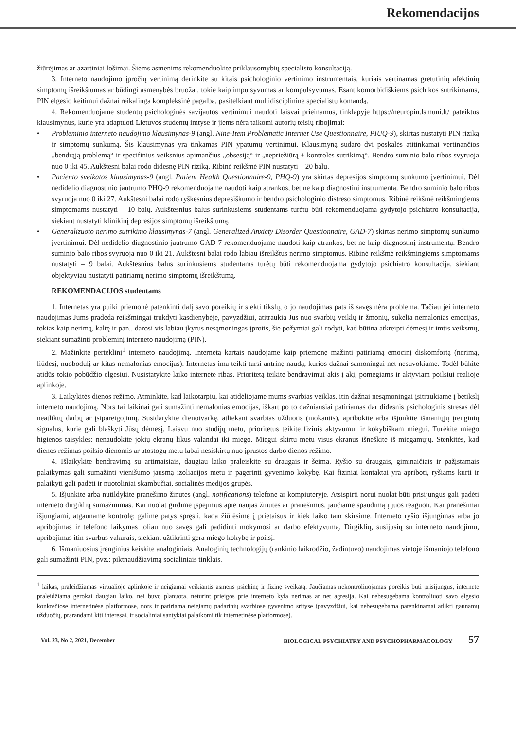Rekomendacijos
žiūrėjimas ar azartiniai lošimai. Šiems asmenims rekomenduokite priklausomybių specialisto konsultaciją.
3. Interneto naudojimo įpročių vertinimą derinkite su kitais psichologinio vertinimo instrumentais, kuriais vertinamas gretutinių afektinių simptomų išreikštumas ar būdingi asmenybės bruožai, tokie kaip impulsyvumas ar kompulsyvumas. Esant komorbidiškiems psichikos sutrikimams, PIN elgesio keitimui dažnai reikalinga kompleksinė pagalba, pasitelkiant multidisciplininę specialistų komandą.
4. Rekomenduojame studentų psichologinės savijautos vertinimui naudoti laisvai prieinamus, tinklapyje https://neuropin.lsmuni.lt/ pateiktus klausimynus, kurie yra adaptuoti Lietuvos studentų imtyse ir jiems nėra taikomi autorių teisių ribojimai:
• Probleminio interneto naudojimo klausimynas-9 (angl. Nine-Item Problematic Internet Use Questionnaire, PIUQ-9), skirtas nustatyti PIN riziką ir simptomų sunkumą. Šis klausimynas yra tinkamas PIN ypatumų vertinimui. Klausimyną sudaro dvi poskalės atitinkamai vertinančios „bendrąją problemą“ ir specifinius veiksnius apimančius „obsesiją“ ir „nepriežiūrą + kontrolės sutrikimą“. Bendro suminio balo ribos svyruoja nuo 0 iki 45. Aukštesni balai rodo didesnę PIN riziką. Ribinė reikšmė PIN nustatyti – 20 balų.
• Paciento sveikatos klausimynas-9 (angl. Patient Health Questionnaire-9, PHQ-9) yra skirtas depresijos simptomų sunkumo įvertinimui. Dėl nedidelio diagnostinio jautrumo PHQ-9 rekomenduojame naudoti kaip atrankos, bet ne kaip diagnostinį instrumentą. Bendro suminio balo ribos svyruoja nuo 0 iki 27. Aukštesni balai rodo ryškesnius depresiškumo ir bendro psichologinio distreso simptomus. Ribinė reikšmė reikšmingiems simptomams nustatyti – 10 balų. Aukštesnius balus surinkusiems studentams turėtų būti rekomenduojama gydytojo psichiatro konsultacija, siekiant nustatyti klinikinį depresijos simptomų išreikštumą.
• Generalizuoto nerimo sutrikimo klausimynas-7 (angl. Generalized Anxiety Disorder Questionnaire, GAD-7) skirtas nerimo simptomų sunkumo įvertinimui. Dėl nedidelio diagnostinio jautrumo GAD-7 rekomenduojame naudoti kaip atrankos, bet ne kaip diagnostinį instrumentą. Bendro suminio balo ribos svyruoja nuo 0 iki 21. Aukštesni balai rodo labiau išreikštus nerimo simptomus. Ribinė reikšmė reikšmingiems simptomams nustatyti – 9 balai. Aukštesnius balus surinkusiems studentams turėtų būti rekomenduojama gydytojo psichiatro konsultacija, siekiant objektyviau nustatyti patiriamų nerimo simptomų išreikštumą.
REKOMENDACIJOS studentams
1. Internetas yra puiki priemonė patenkinti dalį savo poreikių ir siekti tikslų, o jo naudojimas pats iš savęs nėra problema. Tačiau jei interneto naudojimas Jums pradeda reikšmingai trukdyti kasdienybėje, pavyzdžiui, atitraukia Jus nuo svarbių veiklų ir žmonių, sukelia nemalonias emocijas, tokias kaip nerimą, kaltę ir pan., darosi vis labiau įkyrus nesąmoningas įprotis, šie požymiai gali rodyti, kad būtina atkreipti dėmesį ir imtis veiksmų, siekiant sumažinti probleminį interneto naudojimą (PIN).
2. Mažinkite perteklinį<sup>1</sup> interneto naudojimą. Internetą kartais naudojame kaip priemonę mažinti patiriamą emocinį diskomfortą (nerimą, liūdesį, nuobodulį ar kitas nemalonias emocijas). Internetas ima teikti tarsi antrinę naudą, kurios dažnai sąmoningai net nesuvokiame. Todėl būkite atidūs tokio pobūdžio elgesiui. Nusistatykite laiko internete ribas. Prioritetą teikite bendravimui akis į akį, pomėgiams ir aktyviam poilsiui realioje aplinkoje.
3. Laikykitės dienos režimo. Atminkite, kad laikotarpiu, kai atidėliojame mums svarbias veiklas, itin dažnai nesąmoningai įsitraukiame į betikslį interneto naudojimą. Nors tai laikinai gali sumažinti nemalonias emocijas, iškart po to dažniausiai patiriamas dar didesnis psichologinis stresas dėl neatliktų darbų ar įsipareigojimų. Susidarykite dienotvarkę, atliekant svarbias užduotis (mokantis), apribokite arba išjunkite išmaniųjų įrenginių signalus, kurie gali blaškyti Jūsų dėmesį. Laisvu nuo studijų metu, prioritetus teikite fizinis aktyvumui ir kokybiškam miegui. Turėkite miego higienos taisykles: nenaudokite jokių ekranų likus valandai iki miego. Miegui skirtu metu visus ekranus išneškite iš miegamųjų. Stenkitės, kad dienos režimas poilsio dienomis ar atostogų metu labai nesiskirtų nuo įprastos darbo dienos režimo.
4. Išlaikykite bendravimą su artimaisiais, daugiau laiko praleiskite su draugais ir šeima. Ryšio su draugais, giminaičiais ir pažįstamais palaikymas gali sumažinti vienišumo jausmą izoliacijos metu ir pagerinti gyvenimo kokybę. Kai fiziniai kontaktai yra apriboti, ryšiams kurti ir palaikyti gali padėti ir nuotoliniai skambučiai, socialinės medijos grupės.
5. Išjunkite arba nutildykite pranešimo žinutes (angl. notifications) telefone ar kompiuteryje. Atsispirti norui nuolat būti prisijungus gali padėti interneto dirgiklių sumažinimas. Kai nuolat girdime įspėjimus apie naujas žinutes ar pranešimus, jaučiame spaudimą į juos reaguoti. Kai pranešimai išjungiami, atgauname kontrolę: galime patys spręsti, kada žiūrėsime į prietaisus ir kiek laiko tam skirsime. Interneto ryšio išjungimas arba jo apribojimas ir telefono laikymas toliau nuo savęs gali padidinti mokymosi ar darbo efektyvumą. Dirgiklių, susijusių su interneto naudojimu, apribojimas itin svarbus vakarais, siekiant užtikrinti gera miego kokybę ir poilsį.
6. Išmaniuosius įrenginius keiskite analoginiais. Analoginių technologijų (rankinio laikrodžio, žadintuvo) naudojimas vietoje išmaniojo telefono gali sumažinti PIN, pvz.: piktnaudžiavimą socialiniais tinklais.
<sup>1</sup> laikas, praleidžiamas virtualioje aplinkoje ir neigiamai veikiantis asmens psichinę ir fizinę sveikatą. Jaučiamas nekontroliuojamas poreikis būti prisijungus, internete praleidžiama gerokai daugiau laiko, nei buvo planuota, neturint prieigos prie interneto kyla nerimas ar net agresija. Kai nebesugebama kontroliuoti savo elgesio konkrečiose internetinėse platformose, nors ir patiriama neigiamų padarinių svarbiose gyvenimo srityse (pavyzdžiui, kai nebesugebama patenkinamai atlikti gaunamų užduočių, prarandami kiti interesai, ir socialiniai santykiai palaikomi tik internetinėse platformose).
Vol. 23, No 2, 2021, December BIOLOGICAL PSYCHIATRY AND PSYCHOPHARMACOLOGY 57